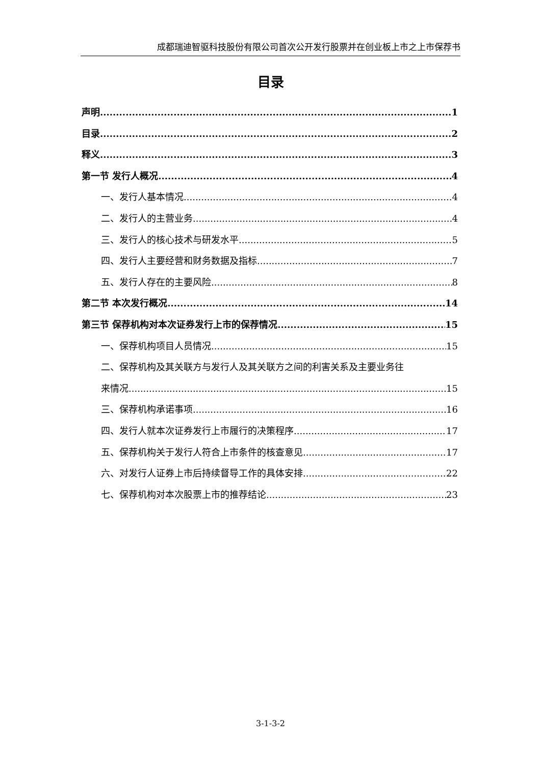成都瑞迪智驱科技股份有限公司首次公开发行股票并在创业板上市之上市保荐书
目录
声明 1
目录 2
释义 3
第一节 发行人概况 4
一、发行人基本情况 4
二、发行人的主营业务 4
三、发行人的核心技术与研发水平 5
四、发行人主要经营和财务数据及指标 7
五、发行人存在的主要风险 8
第二节 本次发行概况 14
第三节 保荐机构对本次证券发行上市的保荐情况 15
一、保荐机构项目人员情况 15
二、保荐机构及其关联方与发行人及其关联方之间的利害关系及主要业务往
来情况 15
三、保荐机构承诺事项 16
四、发行人就本次证券发行上市履行的决策程序 17
五、保荐机构关于发行人符合上市条件的核查意见 17
六、对发行人证券上市后持续督导工作的具体安排 22
七、保荐机构对本次股票上市的推荐结论 23
3-1-3-2